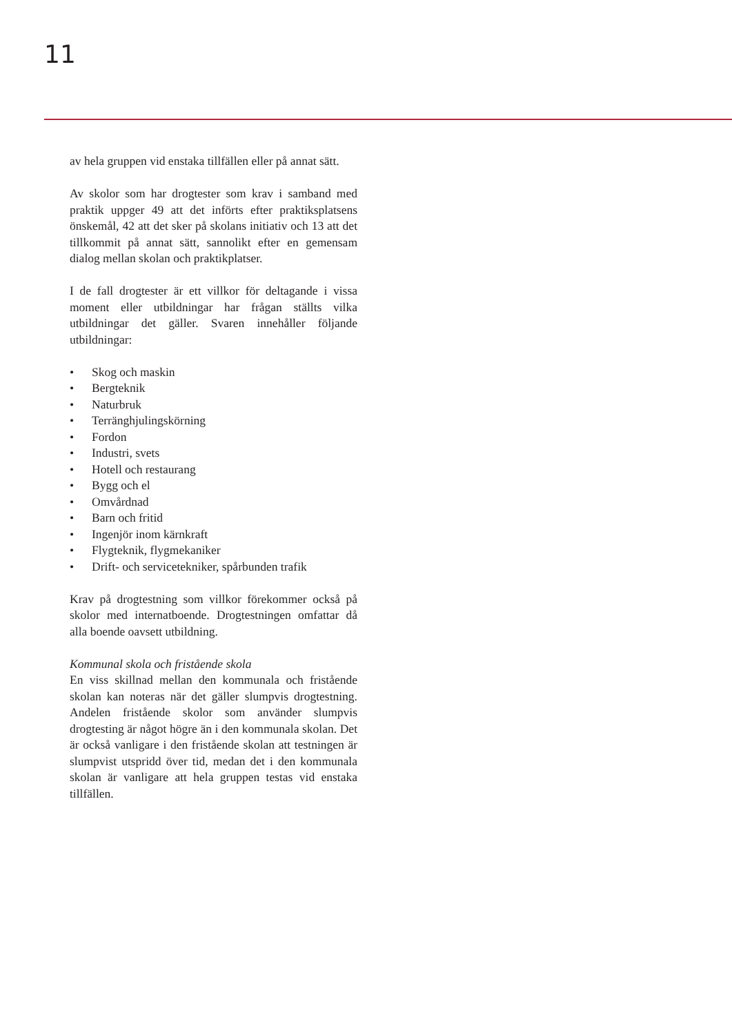11
av hela gruppen vid enstaka tillfällen eller på annat sätt.
Av skolor som har drogtester som krav i samband med praktik uppger 49 att det införts efter praktiksplatsens önskemål, 42 att det sker på skolans initiativ och 13 att det tillkommit på annat sätt, sannolikt efter en gemensam dialog mellan skolan och praktikplatser.
I de fall drogtester är ett villkor för deltagande i vissa moment eller utbildningar har frågan ställts vilka utbildningar det gäller. Svaren innehåller följande utbildningar:
• Skog och maskin
• Bergteknik
• Naturbruk
• Terränghjulingskörning
• Fordon
• Industri, svets
• Hotell och restaurang
• Bygg och el
• Omvårdnad
• Barn och fritid
• Ingenjör inom kärnkraft
• Flygteknik, flygmekaniker
• Drift- och servicetekniker, spårbunden trafik
Krav på drogtestning som villkor förekommer också på skolor med internatboende. Drogtestningen omfattar då alla boende oavsett utbildning.
Kommunal skola och fristående skola
En viss skillnad mellan den kommunala och fristående skolan kan noteras när det gäller slumpvis drogtestning. Andelen fristående skolor som använder slumpvis drogtesting är något högre än i den kommunala skolan. Det är också vanligare i den fristående skolan att testningen är slumpvist utspridd över tid, medan det i den kommunala skolan är vanligare att hela gruppen testas vid enstaka tillfällen.